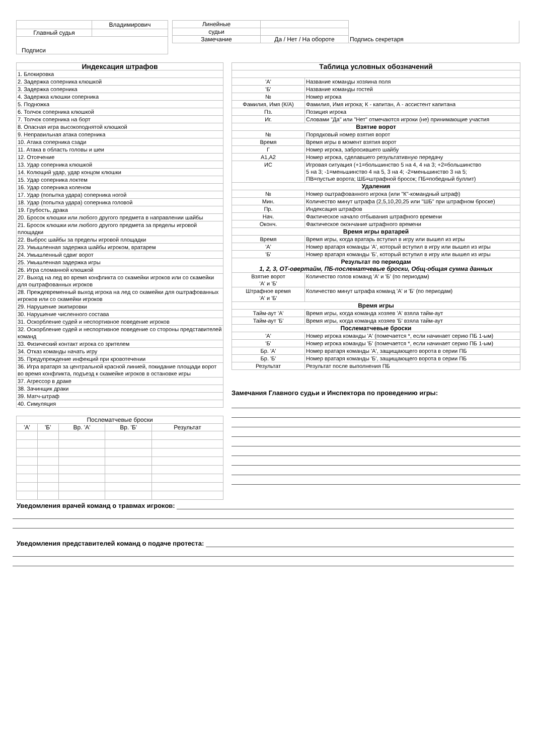| | Владимирович |
| Главный судья | |
| Подписи | |
| Линейные | | Подпись секретаря |
| судьи | | |
| Замечание | Да / Нет / На обороте | |
| Индексация штрафов |
| --- |
| 1. Блокировка |
| 2. Задержка соперника клюшкой |
| 3. Задержка соперника |
| 4. Задержка клюшки соперника |
| 5. Подножка |
| 6. Толчок соперника клюшкой |
| 7. Толчок соперника на борт |
| 8. Опасная игра высокоподнятой клюшкой |
| 9. Неправильная атака соперника |
| 10. Атака соперника сзади |
| 11. Атака в область головы и шеи |
| 12. Отсечение |
| 13. Удар соперника клюшкой |
| 14. Колющий удар, удар концом клюшки |
| 15. Удар соперника локтем |
| 16. Удар соперника коленом |
| 17. Удар (попытка удара) соперника ногой |
| 18. Удар (попытка удара) соперника головой |
| 19. Грубость, драка |
| 20. Бросок клюшки или любого другого предмета в направлении шайбы |
| 21. Бросок клюшки или любого другого предмета за пределы игровой площадки |
| 22. Выброс шайбы за пределы игровой площадки |
| 23. Умышленная задержка шайбы игроком, вратарем |
| 24. Умышленный сдвиг ворот |
| 25. Умышленная задержка игры |
| 26. Игра сломанной клюшкой |
| 27. Выход на лед во время конфликта со скамейки игроков или со скамейки для оштрафованных игроков |
| 28. Преждевременный выход игрока на лед со скамейки для оштрафованных игроков или со скамейки игроков |
| 29. Нарушение экипировки |
| 30. Нарушение численного состава |
| 31. Оскорбление судей и неспортивное поведение игроков |
| 32. Оскорбление судей и неспортивное поведение со стороны представителей команд |
| 33. Физический контакт игрока со зрителем |
| 34. Отказ команды начать игру |
| 35. Предупреждение инфекций при кровотечении |
| 36. Игра вратаря за центральной красной линией, покидание площади ворот во время конфликта, подъезд к скамейке игроков в остановке игры |
| 37. Агрессор в драке |
| 38. Зачинщик драки |
| 39. Матч-штраф |
| 40. Симуляция |
| Послематчевые броски | | | | |
| 'А' | 'Б' | Вр. 'А' | Вр. 'Б' | Результат |
| Таблица условных обозначений | |
| --- | --- |
| 'А' | Название команды хозяина поля |
| 'Б' | Название команды гостей |
| № | Номер игрока |
| Фамилия, Имя (К/А) | Фамилия, Имя игрока; К - капитан, А - ассистент капитана |
| Пз. | Позиция игрока |
| Иг. | Словами "Да" или "Нет" отмечаются игроки (не) принимающие участия |
| Взятие ворот | |
| № | Порядковый номер взятия ворот |
| Время | Время игры в момент взятия ворот |
| Г | Номер игрока, забросившего шайбу |
| А1,А2 | Номер игрока, сделавшего результативную передачу |
| ИС | Игровая ситуация (+1=большинство 5 на 4, 4 на 3; +2=большинство 5 на 3; -1=меньшинство 4 на 5, 3 на 4; -2=меньшинство 3 на 5; ПВ=пустые ворота; ШБ=штрафной бросок; ПБ=победный буллит) |
| Удаления | |
| № | Номер оштрафованного игрока (или "К"-командный штраф) |
| Мин. | Количество минут штрафа (2,5,10,20,25 или "ШБ" при штрафном броске) |
| Пр. | Индексация штрафов |
| Нач. | Фактическое начало отбывания штрафного времени |
| Оконч. | Фактическое окончание штрафного времени |
| Время игры вратарей | |
| Время | Время игры, когда вратарь вступил в игру или вышел из игры |
| 'А' | Номер вратаря команды 'А', который вступил в игру или вышел из игры |
| 'Б' | Номер вратаря команды 'Б', который вступил в игру или вышел из игры |
| Результат по периодам 1, 2, 3, ОТ-овертайм, ПБ-послематчевые броски, Общ-общая сумма данных | |
| Взятие ворот 'А' и 'Б' | Количество голов команд 'А' и 'Б' (по периодам) |
| Штрафное время 'А' и 'Б' | Количество минут штрафа команд 'А' и 'Б' (по периодам) |
| Время игры | |
| Тайм-аут 'А' | Время игры, когда команда хозяев 'А' взяла тайм-аут |
| Тайм-аут 'Б' | Время игры, когда команда хозяев 'Б' взяла тайм-аут |
| Послематчевые броски | |
| 'А' | Номер игрока команды 'А' (помечается *, если начинает серию ПБ 1-ым) |
| 'Б' | Номер игрока команды 'Б' (помечается *, если начинает серию ПБ 1-ым) |
| Бр. 'А' | Номер вратаря команды 'А', защищающего ворота в серии ПБ |
| Бр. 'Б' | Номер вратаря команды 'Б', защищающего ворота в серии ПБ |
| Результат | Результат после выполнения ПБ |
Замечания Главного судьи и Инспектора по проведению игры:
Уведомления врачей команд о травмах игроков:
Уведомления представителей команд о подаче протеста: